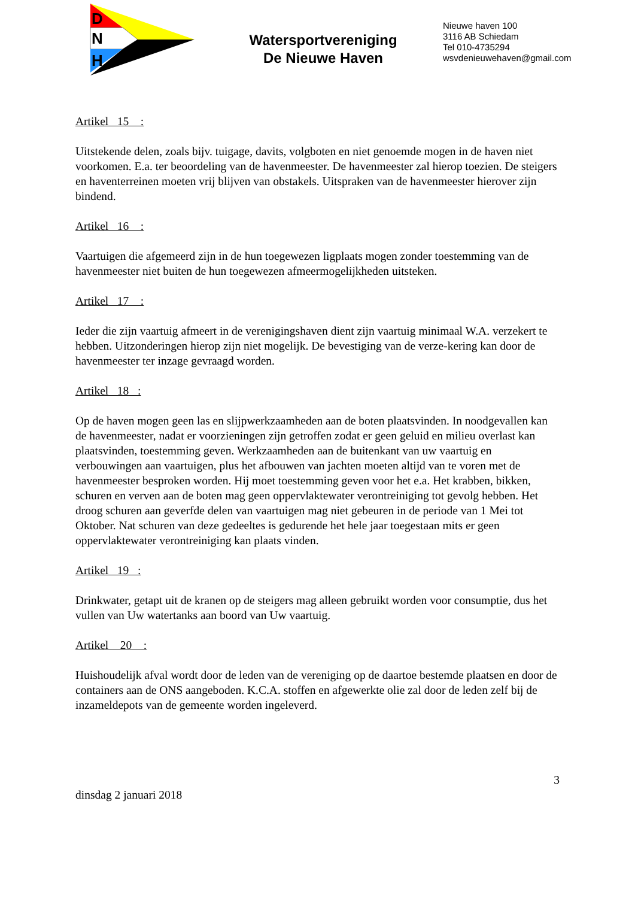D
N
H
Watersportvereniging
De Nieuwe Haven
Nieuwe haven 100
3116 AB Schiedam
Tel 010-4735294
wsvdenieuwehaven@gmail.com
Artikel 15 :
Uitstekende delen, zoals bijv. tuigage, davits, volgboten en niet genoemde mogen in de haven niet voorkomen. E.a. ter beoordeling van de havenmeester. De havenmeester zal hierop toezien. De steigers en haventerreinen moeten vrij blijven van obstakels. Uitspraken van de havenmeester hierover zijn bindend.
Artikel 16 :
Vaartuigen die afgemeerd zijn in de hun toegewezen ligplaats mogen zonder toestemming van de havenmeester niet buiten de hun toegewezen afmeermogelijkheden uitsteken.
Artikel 17 :
Ieder die zijn vaartuig afmeert in de verenigingshaven dient zijn vaartuig minimaal W.A. verzekert te hebben. Uitzonderingen hierop zijn niet mogelijk. De bevestiging van de verze-kering kan door de havenmeester ter inzage gevraagd worden.
Artikel 18 :
Op de haven mogen geen las en slijpwerkzaamheden aan de boten plaatsvinden. In noodgevallen kan de havenmeester, nadat er voorzieningen zijn getroffen zodat er geen geluid en milieu overlast kan plaatsvinden, toestemming geven. Werkzaamheden aan de buitenkant van uw vaartuig en verbouwingen aan vaartuigen, plus het afbouwen van jachten moeten altijd van te voren met de havenmeester besproken worden. Hij moet toestemming geven voor het e.a. Het krabben, bikken, schuren en verven aan de boten mag geen oppervlaktewater verontreiniging tot gevolg hebben. Het droog schuren aan geverfde delen van vaartuigen mag niet gebeuren in de periode van 1 Mei tot Oktober. Nat schuren van deze gedeeltes is gedurende het hele jaar toegestaan mits er geen oppervlaktewater verontreiniging kan plaats vinden.
Artikel 19 :
Drinkwater, getapt uit de kranen op de steigers mag alleen gebruikt worden voor consumptie, dus het vullen van Uw watertanks aan boord van Uw vaartuig.
Artikel 20 :
Huishoudelijk afval wordt door de leden van de vereniging op de daartoe bestemde plaatsen en door de containers aan de ONS aangeboden. K.C.A. stoffen en afgewerkte olie zal door de leden zelf bij de inzameldepots van de gemeente worden ingeleverd.
3
dinsdag 2 januari 2018